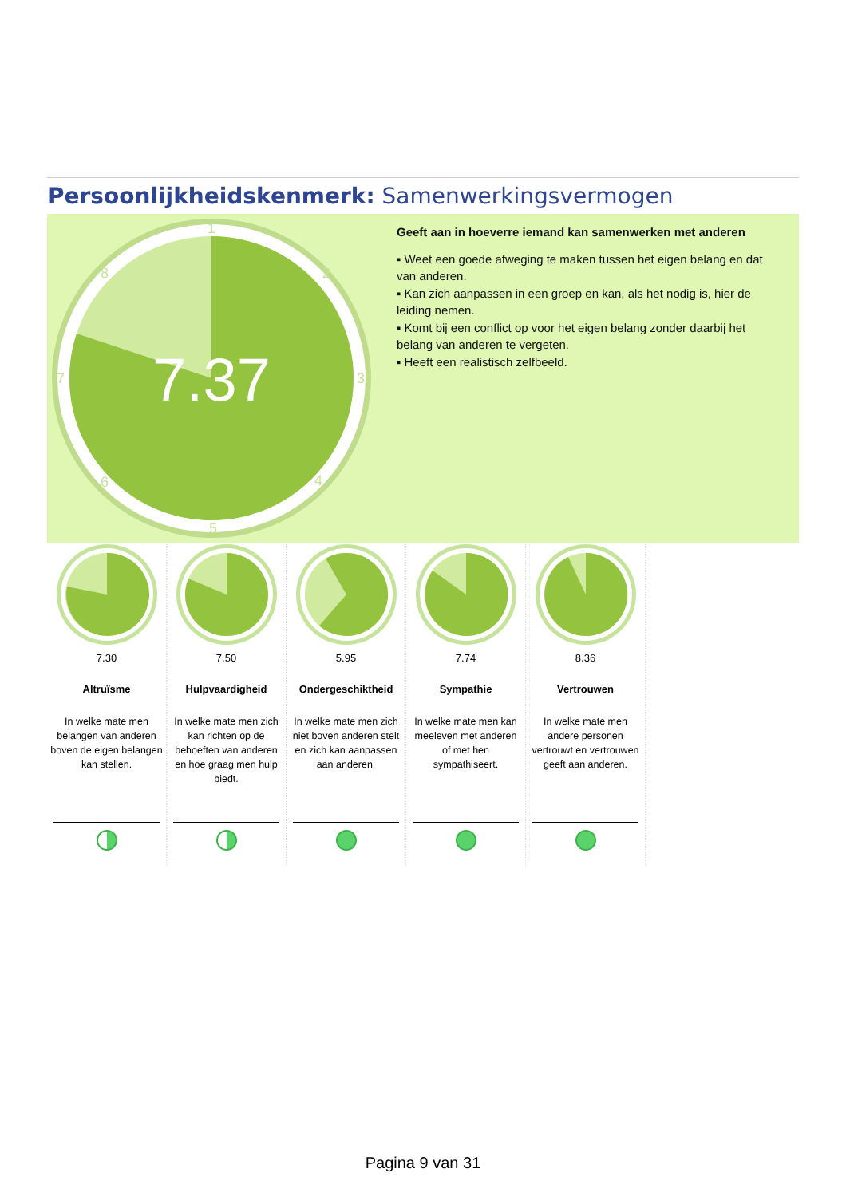Persoonlijkheidskenmerk: Samenwerkingsvermogen
7.37
1
2
3
4
5
6
7
8
Geeft aan in hoeverre iemand kan samenwerken met anderen
▪ Weet een goede afweging te maken tussen het eigen belang en dat van anderen.
▪ Kan zich aanpassen in een groep en kan, als het nodig is, hier de leiding nemen.
▪ Komt bij een conflict op voor het eigen belang zonder daarbij het belang van anderen te vergeten.
▪ Heeft een realistisch zelfbeeld.
7.30
Altruïsme
In welke mate men belangen van anderen boven de eigen belangen kan stellen.
7.50
Hulpvaardigheid
In welke mate men zich kan richten op de behoeften van anderen en hoe graag men hulp biedt.
5.95
Ondergeschiktheid
In welke mate men zich niet boven anderen stelt en zich kan aanpassen aan anderen.
7.74
Sympathie
In welke mate men kan meeleven met anderen of met hen sympathiseert.
8.36
Vertrouwen
In welke mate men andere personen vertrouwt en vertrouwen geeft aan anderen.
Pagina 9 van 31